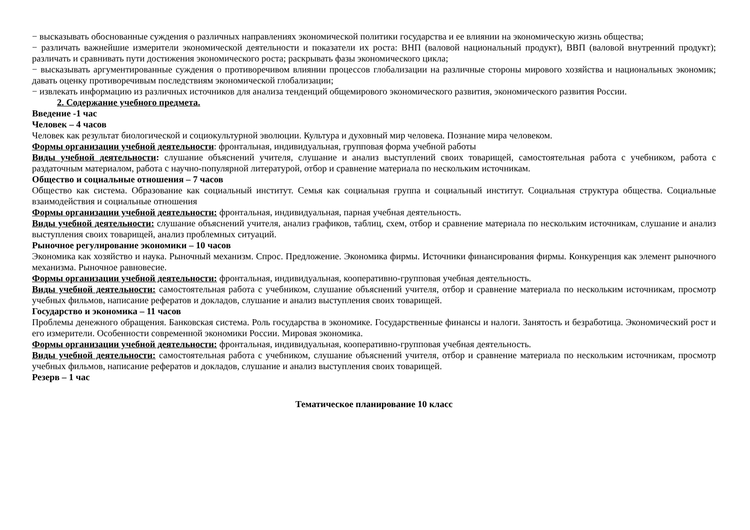− высказывать обоснованные суждения о различных направлениях экономической политики государства и ее влиянии на экономическую жизнь общества;
− различать важнейшие измерители экономической деятельности и показатели их роста: ВНП (валовой национальный продукт), ВВП (валовой внутренний продукт); различать и сравнивать пути достижения экономического роста; раскрывать фазы экономического цикла;
− высказывать аргументированные суждения о противоречивом влиянии процессов глобализации на различные стороны мирового хозяйства и национальных экономик; давать оценку противоречивым последствиям экономической глобализации;
− извлекать информацию из различных источников для анализа тенденций общемирового экономического развития, экономического развития России.
2. Содержание учебного предмета.
Введение -1 час
Человек – 4 часов
Человек как результат биологической и социокультурной эволюции. Культура и духовный мир человека. Познание мира человеком.
Формы организации учебной деятельности: фронтальная, индивидуальная, групповая форма учебной работы
Виды учебной деятельности: слушание объяснений учителя, слушание и анализ выступлений своих товарищей, самостоятельная работа с учебником, работа с раздаточным материалом, работа с научно-популярной литературой, отбор и сравнение материала по нескольким источникам.
Общество и социальные отношения – 7 часов
Общество как система. Образование как социальный институт. Семья как социальная группа и социальный институт. Социальная структура общества. Социальные взаимодействия и социальные отношения
Формы организации учебной деятельности: фронтальная, индивидуальная, парная учебная деятельность.
Виды учебной деятельности: слушание объяснений учителя, анализ графиков, таблиц, схем, отбор и сравнение материала по нескольким источникам, слушание и анализ выступления своих товарищей, анализ проблемных ситуаций.
Рыночное регулирование экономики – 10 часов
Экономика как хозяйство и наука. Рыночный механизм. Спрос. Предложение. Экономика фирмы. Источники финансирования фирмы. Конкуренция как элемент рыночного механизма. Рыночное равновесие.
Формы организации учебной деятельности: фронтальная, индивидуальная, кооперативно-групповая учебная деятельность.
Виды учебной деятельности: самостоятельная работа с учебником, слушание объяснений учителя, отбор и сравнение материала по нескольким источникам, просмотр учебных фильмов, написание рефератов и докладов, слушание и анализ выступления своих товарищей.
Государство и экономика – 11 часов
Проблемы денежного обращения. Банковская система. Роль государства в экономике. Государственные финансы и налоги. Занятость и безработица. Экономический рост и его измерители. Особенности современной экономики России. Мировая экономика.
Формы организации учебной деятельности: фронтальная, индивидуальная, кооперативно-групповая учебная деятельность.
Виды учебной деятельности: самостоятельная работа с учебником, слушание объяснений учителя, отбор и сравнение материала по нескольким источникам, просмотр учебных фильмов, написание рефератов и докладов, слушание и анализ выступления своих товарищей.
Резерв – 1 час
Тематическое планирование 10 класс